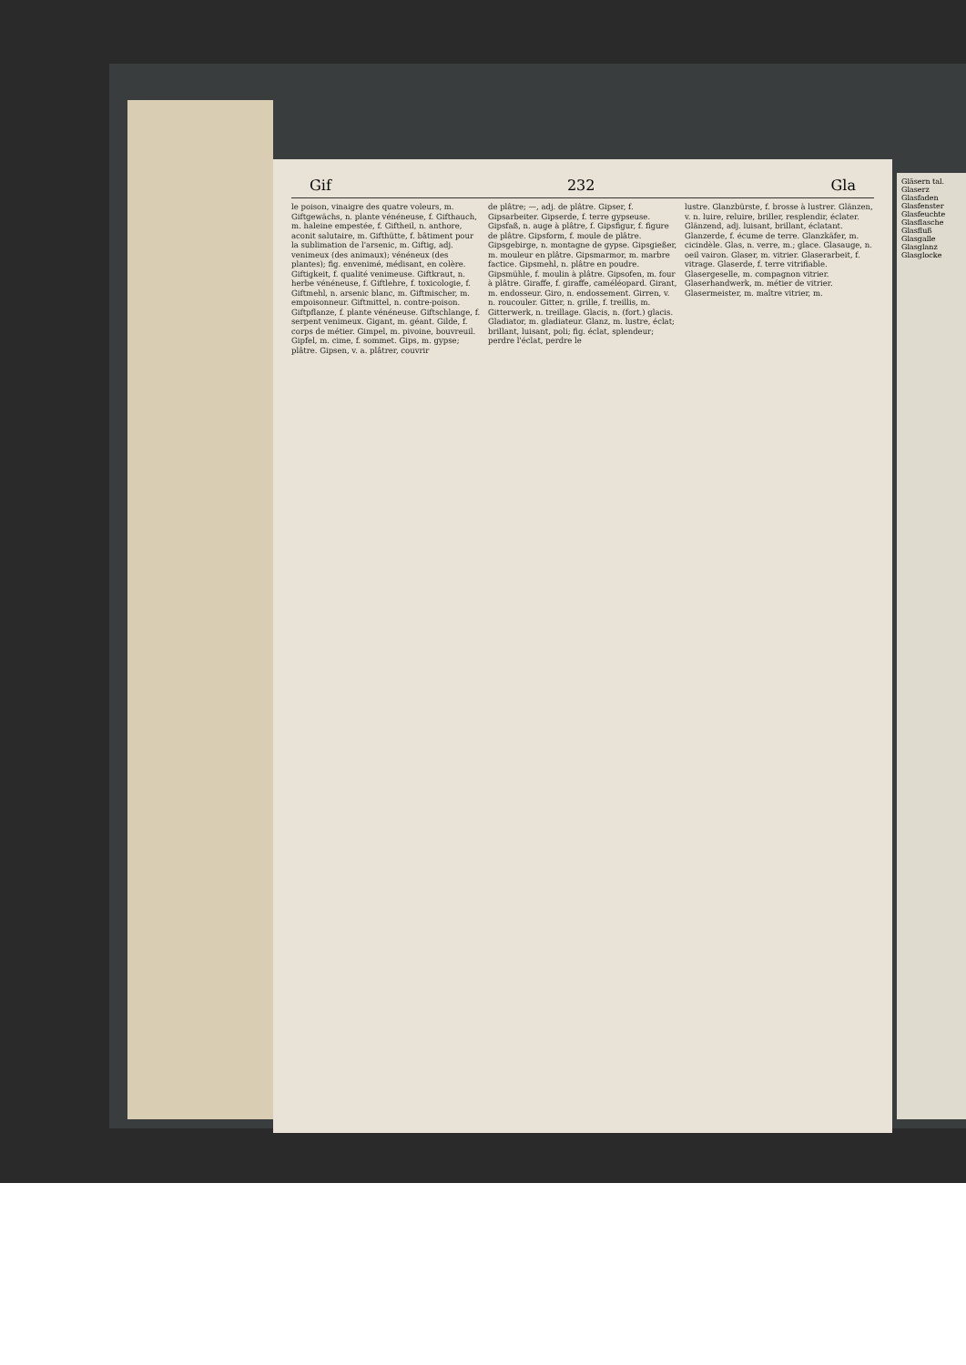Gif 232 Gla
le poison, vinaigre des quatre voleurs, m. Giftgewächs, n. plante vénéneuse, f. Gifthauch, m. haleine empestée, f. Giftheil, n. anthore, aconit salutaire, m. Gifthütte, f. bâtiment pour la sublimation de l'arsenic, m. Giftig, adj. venimeux (des animaux); vénéneux (des plantes); fig. envenimé, médisant, en colère. Giftigkeit, f. qualité venimeuse. Giftkraut, n. herbe vénéneuse, f. Giftlehre, f. toxicologie, f. Giftmehl, n. arsenic blanc, m. Giftmischer, m. empoisonneur. Giftmittel, n. contre-poison. Giftpflanze, f. plante vénéneuse. Giftschlange, f. serpent venimeux. Gigant, m. géant. Gilde, f. corps de métier. Gimpel, m. pivoine, bouvreuil. Gipfel, m. cime, f. sommet. Gips, m. gypse; plâtre. Gipsen, v. a. plâtrer, couvrir
de plâtre; —, adj. de plâtre. Gipser, f. Gipsarbeiter. Gipserde, f. terre gypseuse. Gipsfaß, n. auge à plâtre, f. Gipsfigur, f. figure de plâtre. Gipsform, f. moule de plâtre. Gipsgebirge, n. montagne de gypse. Gipsgießer, m. mouleur en plâtre. Gipsmarmor, m. marbre factice. Gipsmehl, n. plâtre en poudre. Gipsmühle, f. moulin à plâtre. Gipsofen, m. four à plâtre. Giraffe, f. giraffe, caméléopard. Girant, m. endosseur. Giro, n. endossement. Girren, v. n. roucouler. Gitter, n. grille, f. treillis, m. Gitterwerk, n. treillage. Glacis, n. (fort.) glacis. Gladiator, m. gladiateur. Glanz, m. lustre, éclat; brillant, luisant, poli; fig. éclat, splendeur; perdre l'éclat, perdre le
lustre. Glanzbürste, f. brosse à lustrer. Glänzen, v. n. luire, reluire, briller, resplendir, éclater. Glänzend, adj. luisant, brillant, éclatant. Glanzerde, f. écume de terre. Glanzkäfer, m. cicindèle. Glas, n. verre, m.; glace. Glasauge, n. oeil vairon. Glaser, m. vitrier. Glaserarbeit, f. vitrage. Glaserde, f. terre vitrifiable. Glasergeselle, m. compagnon vitrier. Glaserhandwerk, m. métier de vitrier. Glasermeister, m. maître vitrier, m.
Gläsern tal. Glaserz Glasfaden Glasfenster Glasfeuchte Glasflasche Glasfluß Glasgalle Glasglanz Glasglocke